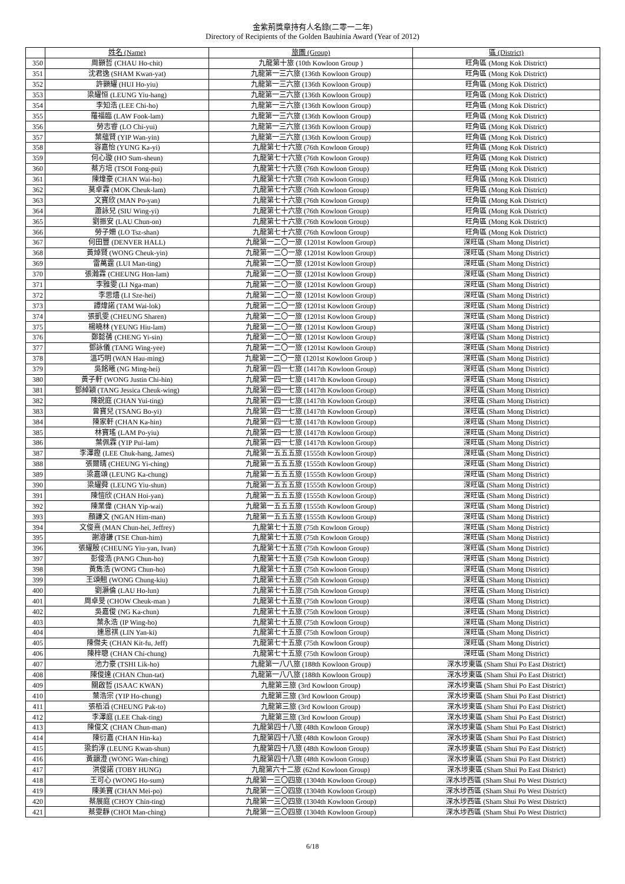金紫荊獎章持有人名錄(二零一二年)
Directory of Recipients of the Golden Bauhinia Award (Year of 2012)
| | 姓名 (Name) | 旅團 (Group) | 區 (District) |
| --- | --- | --- | --- |
| 350 | 周顥哲 (CHAU Ho-chit) | 九龍第十旅 (10th Kowloon Group ) | 旺角區 (Mong Kok District) |
| 351 | 沈君逸 (SHAM Kwan-yat) | 九龍第一三六旅 (136th Kowloon Group) | 旺角區 (Mong Kok District) |
| 352 | 許顥耀 (HUI Ho-yiu) | 九龍第一三六旅 (136th Kowloon Group) | 旺角區 (Mong Kok District) |
| 353 | 梁耀恒 (LEUNG Yiu-hang) | 九龍第一三六旅 (136th Kowloon Group) | 旺角區 (Mong Kok District) |
| 354 | 李知浩 (LEE Chi-ho) | 九龍第一三六旅 (136th Kowloon Group) | 旺角區 (Mong Kok District) |
| 355 | 羅福臨 (LAW Fook-lam) | 九龍第一三六旅 (136th Kowloon Group) | 旺角區 (Mong Kok District) |
| 356 | 勞志睿 (LO Chi-yui) | 九龍第一三六旅 (136th Kowloon Group) | 旺角區 (Mong Kok District) |
| 357 | 葉蘊賢 (YIP Wan-yin) | 九龍第一三六旅 (136th Kowloon Group) | 旺角區 (Mong Kok District) |
| 358 | 容嘉怡 (YUNG Ka-yi) | 九龍第七十六旅 (76th Kowloon Group) | 旺角區 (Mong Kok District) |
| 359 | 何心璇 (HO Sum-sheun) | 九龍第七十六旅 (76th Kowloon Group) | 旺角區 (Mong Kok District) |
| 360 | 蔡方培 (TSOI Fong-pui) | 九龍第七十六旅 (76th Kowloon Group) | 旺角區 (Mong Kok District) |
| 361 | 陳煒豪 (CHAN Wai-ho) | 九龍第七十六旅 (76th Kowloon Group) | 旺角區 (Mong Kok District) |
| 362 | 莫卓霖 (MOK Cheuk-lam) | 九龍第七十六旅 (76th Kowloon Group) | 旺角區 (Mong Kok District) |
| 363 | 文寶欣 (MAN Po-yan) | 九龍第七十六旅 (76th Kowloon Group) | 旺角區 (Mong Kok District) |
| 364 | 蕭詠兒 (SIU Wing-yi) | 九龍第七十六旅 (76th Kowloon Group) | 旺角區 (Mong Kok District) |
| 365 | 劉振安 (LAU Chun-on) | 九龍第七十六旅 (76th Kowloon Group) | 旺角區 (Mong Kok District) |
| 366 | 勞子姍 (LO Tsz-shan) | 九龍第七十六旅 (76th Kowloon Group) | 旺角區 (Mong Kok District) |
| 367 | 何田豐 (DENVER HALL) | 九龍第一二〇一旅 (1201st Kowloon Group) | 深旺區 (Sham Mong District) |
| 368 | 黃焯賢 (WONG Cheuk-yin) | 九龍第一二〇一旅 (1201st Kowloon Group) | 深旺區 (Sham Mong District) |
| 369 | 雷萬霆 (LUI Man-ting) | 九龍第一二〇一旅 (1201st Kowloon Group) | 深旺區 (Sham Mong District) |
| 370 | 張瀚霖 (CHEUNG Hon-lam) | 九龍第一二〇一旅 (1201st Kowloon Group) | 深旺區 (Sham Mong District) |
| 371 | 李雅雯 (LI Nga-man) | 九龍第一二〇一旅 (1201st Kowloon Group) | 深旺區 (Sham Mong District) |
| 372 | 李思熺 (LI Sze-hei) | 九龍第一二〇一旅 (1201st Kowloon Group) | 深旺區 (Sham Mong District) |
| 373 | 譚煒諾 (TAM Wai-lok) | 九龍第一二〇一旅 (1201st Kowloon Group) | 深旺區 (Sham Mong District) |
| 374 | 張凱雯 (CHEUNG Sharen) | 九龍第一二〇一旅 (1201st Kowloon Group) | 深旺區 (Sham Mong District) |
| 375 | 楊曉林 (YEUNG Hiu-lam) | 九龍第一二〇一旅 (1201st Kowloon Group) | 深旺區 (Sham Mong District) |
| 376 | 鄭懿蒨 (CHENG Yi-sin) | 九龍第一二〇一旅 (1201st Kowloon Group) | 深旺區 (Sham Mong District) |
| 377 | 鄧詠儀 (TANG Wing-yee) | 九龍第一二〇一旅 (1201st Kowloon Group) | 深旺區 (Sham Mong District) |
| 378 | 溫巧明 (WAN Hau-ming) | 九龍第一二〇一旅 (1201st Kowloon Group ) | 深旺區 (Sham Mong District) |
| 379 | 吳銘曦 (NG Ming-hei) | 九龍第一四一七旅 (1417th Kowloon Group) | 深旺區 (Sham Mong District) |
| 380 | 黃子軒 (WONG Justin Chi-hin) | 九龍第一四一七旅 (1417th Kowloon Group) | 深旺區 (Sham Mong District) |
| 381 | 鄧綽穎 (TANG Jessica Cheuk-wing) | 九龍第一四一七旅 (1417th Kowloon Group) | 深旺區 (Sham Mong District) |
| 382 | 陳銳庭 (CHAN Yui-ting) | 九龍第一四一七旅 (1417th Kowloon Group) | 深旺區 (Sham Mong District) |
| 383 | 曾寶兒 (TSANG Bo-yi) | 九龍第一四一七旅 (1417th Kowloon Group) | 深旺區 (Sham Mong District) |
| 384 | 陳家軒 (CHAN Ka-hin) | 九龍第一四一七旅 (1417th Kowloon Group) | 深旺區 (Sham Mong District) |
| 385 | 林寶瑤 (LAM Po-yiu) | 九龍第一四一七旅 (1417th Kowloon Group) | 深旺區 (Sham Mong District) |
| 386 | 葉佩霖 (YIP Pui-lam) | 九龍第一四一七旅 (1417th Kowloon Group) | 深旺區 (Sham Mong District) |
| 387 | 李澤鏗 (LEE Chuk-hang, James) | 九龍第一五五五旅 (1555th Kowloon Group) | 深旺區 (Sham Mong District) |
| 388 | 張爾晴 (CHEUNG Yi-ching) | 九龍第一五五五旅 (1555th Kowloon Group) | 深旺區 (Sham Mong District) |
| 389 | 梁嘉頌 (LEUNG Ka-chung) | 九龍第一五五五旅 (1555th Kowloon Group) | 深旺區 (Sham Mong District) |
| 390 | 梁耀舜 (LEUNG Yiu-shun) | 九龍第一五五五旅 (1555th Kowloon Group) | 深旺區 (Sham Mong District) |
| 391 | 陳愷欣 (CHAN Hoi-yan) | 九龍第一五五五旅 (1555th Kowloon Group) | 深旺區 (Sham Mong District) |
| 392 | 陳業偉 (CHAN Yip-wai) | 九龍第一五五五旅 (1555th Kowloon Group) | 深旺區 (Sham Mong District) |
| 393 | 顏謙文 (NGAN Him-man) | 九龍第一五五五旅 (1555th Kowloon Group) | 深旺區 (Sham Mong District) |
| 394 | 文俊熹 (MAN Chun-hei, Jeffrey) | 九龍第七十五旅 (75th Kowloon Group) | 深旺區 (Sham Mong District) |
| 395 | 謝濬謙 (TSE Chun-him) | 九龍第七十五旅 (75th Kowloon Group) | 深旺區 (Sham Mong District) |
| 396 | 張耀殷 (CHEUNG Yiu-yan, Ivan) | 九龍第七十五旅 (75th Kowloon Group) | 深旺區 (Sham Mong District) |
| 397 | 彭俊浩 (PANG Chun-ho) | 九龍第七十五旅 (75th Kowloon Group) | 深旺區 (Sham Mong District) |
| 398 | 黃雋浩 (WONG Chun-ho) | 九龍第七十五旅 (75th Kowloon Group) | 深旺區 (Sham Mong District) |
| 399 | 王頌翹 (WONG Chung-kiu) | 九龍第七十五旅 (75th Kowloon Group) | 深旺區 (Sham Mong District) |
| 400 | 劉灝倫 (LAU Ho-lun) | 九龍第七十五旅 (75th Kowloon Group) | 深旺區 (Sham Mong District) |
| 401 | 周卓旻 (CHOW Cheuk-man ) | 九龍第七十五旅 (75th Kowloon Group) | 深旺區 (Sham Mong District) |
| 402 | 吳嘉俊 (NG Ka-chun) | 九龍第七十五旅 (75th Kowloon Group) | 深旺區 (Sham Mong District) |
| 403 | 葉永浩 (IP Wing-ho) | 九龍第七十五旅 (75th Kowloon Group) | 深旺區 (Sham Mong District) |
| 404 | 連恩祺 (LIN Yan-ki) | 九龍第七十五旅 (75th Kowloon Group) | 深旺區 (Sham Mong District) |
| 405 | 陳傑夫 (CHAN Kit-fu, Jeff) | 九龍第七十五旅 (75th Kowloon Group) | 深旺區 (Sham Mong District) |
| 406 | 陳梓聰 (CHAN Chi-chung) | 九龍第七十五旅 (75th Kowloon Group) | 深旺區 (Sham Mong District) |
| 407 | 池力豪 (TSHI Lik-ho) | 九龍第一八八旅 (188th Kowloon Group) | 深水埗東區 (Sham Shui Po East District) |
| 408 | 陳俊達 (CHAN Chun-tat) | 九龍第一八八旅 (188th Kowloon Group) | 深水埗東區 (Sham Shui Po East District) |
| 409 | 關啟哲 (ISAAC KWAN) | 九龍第三旅 (3rd Kowloon Group) | 深水埗東區 (Sham Shui Po East District) |
| 410 | 葉浩宗 (YIP Ho-chung) | 九龍第三旅 (3rd Kowloon Group) | 深水埗東區 (Sham Shui Po East District) |
| 411 | 張栢滔 (CHEUNG Pak-to) | 九龍第三旅 (3rd Kowloon Group) | 深水埗東區 (Sham Shui Po East District) |
| 412 | 李澤庭 (LEE Chak-ting) | 九龍第三旅 (3rd Kowloon Group) | 深水埗東區 (Sham Shui Po East District) |
| 413 | 陳俊文 (CHAN Chun-man) | 九龍第四十八旅 (48th Kowloon Group) | 深水埗東區 (Sham Shui Po East District) |
| 414 | 陳衍嘉 (CHAN Hin-ka) | 九龍第四十八旅 (48th Kowloon Group) | 深水埗東區 (Sham Shui Po East District) |
| 415 | 梁鈞淳 (LEUNG Kwan-shun) | 九龍第四十八旅 (48th Kowloon Group) | 深水埗東區 (Sham Shui Po East District) |
| 416 | 黃韻澄 (WONG Wan-ching) | 九龍第四十八旅 (48th Kowloon Group) | 深水埗東區 (Sham Shui Po East District) |
| 417 | 洪俊諾 (TOBY HUNG) | 九龍第六十二旅 (62nd Kowloon Group) | 深水埗東區 (Sham Shui Po East District) |
| 418 | 王可心 (WONG Ho-sum) | 九龍第一三〇四旅 (1304th Kowloon Group) | 深水埗西區 (Sham Shui Po West District) |
| 419 | 陳美寶 (CHAN Mei-po) | 九龍第一三〇四旅 (1304th Kowloon Group) | 深水埗西區 (Sham Shui Po West District) |
| 420 | 蔡展庭 (CHOY Chin-ting) | 九龍第一三〇四旅 (1304th Kowloon Group) | 深水埗西區 (Sham Shui Po West District) |
| 421 | 蔡雯靜 (CHOI Man-ching) | 九龍第一三〇四旅 (1304th Kowloon Group) | 深水埗西區 (Sham Shui Po West District) |
6/18